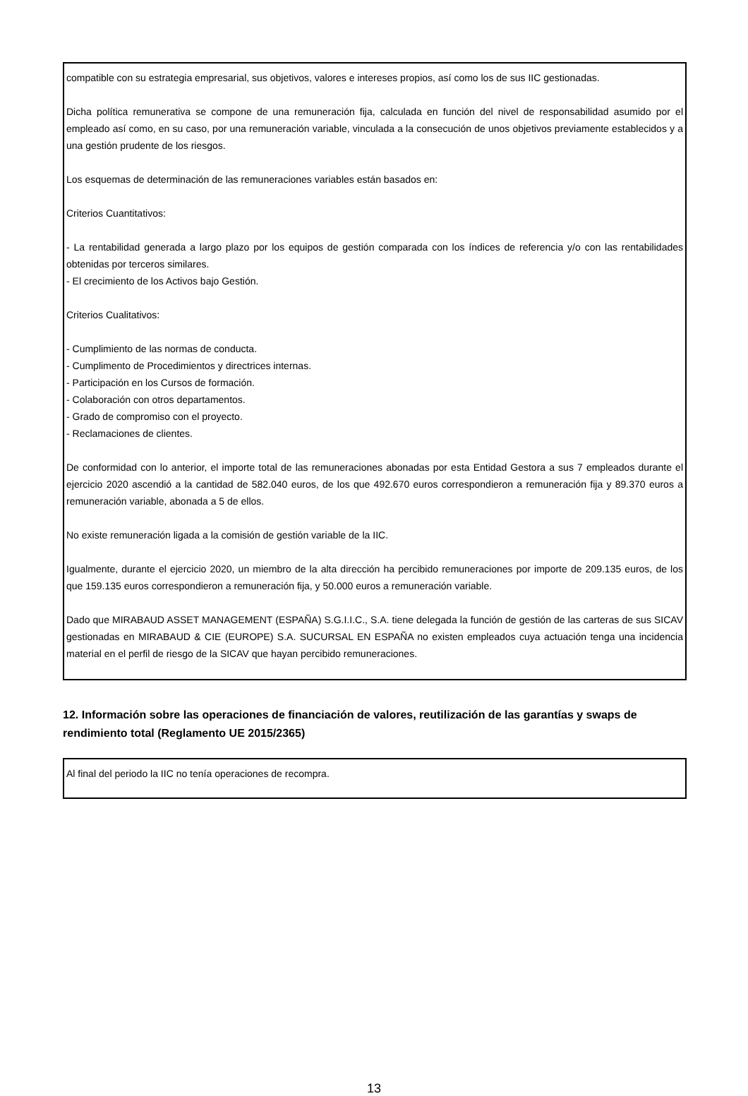compatible con su estrategia empresarial, sus objetivos, valores e intereses propios, así como los de sus IIC gestionadas.
Dicha política remunerativa se compone de una remuneración fija, calculada en función del nivel de responsabilidad asumido por el empleado así como, en su caso, por una remuneración variable, vinculada a la consecución de unos objetivos previamente establecidos y a una gestión prudente de los riesgos.
Los esquemas de determinación de las remuneraciones variables están basados en:
Criterios Cuantitativos:
- La rentabilidad generada a largo plazo por los equipos de gestión comparada con los índices de referencia y/o con las rentabilidades obtenidas por terceros similares.
- El crecimiento de los Activos bajo Gestión.
Criterios Cualitativos:
- Cumplimiento de las normas de conducta.
- Cumplimento de Procedimientos y directrices internas.
- Participación en los Cursos de formación.
- Colaboración con otros departamentos.
- Grado de compromiso con el proyecto.
- Reclamaciones de clientes.
De conformidad con lo anterior, el importe total de las remuneraciones abonadas por esta Entidad Gestora a sus 7 empleados durante el ejercicio 2020 ascendió a la cantidad de 582.040 euros, de los que 492.670 euros correspondieron a remuneración fija y 89.370 euros a remuneración variable, abonada a 5 de ellos.
No existe remuneración ligada a la comisión de gestión variable de la IIC.
Igualmente, durante el ejercicio 2020, un miembro de la alta dirección ha percibido remuneraciones por importe de 209.135 euros, de los que 159.135 euros correspondieron a remuneración fija, y 50.000 euros a remuneración variable.
Dado que MIRABAUD ASSET MANAGEMENT (ESPAÑA) S.G.I.I.C., S.A. tiene delegada la función de gestión de las carteras de sus SICAV gestionadas en MIRABAUD & CIE (EUROPE) S.A. SUCURSAL EN ESPAÑA no existen empleados cuya actuación tenga una incidencia material en el perfil de riesgo de la SICAV que hayan percibido remuneraciones.
12. Información sobre las operaciones de financiación de valores, reutilización de las garantías y swaps de rendimiento total (Reglamento UE 2015/2365)
Al final del periodo la IIC no tenía operaciones de recompra.
13